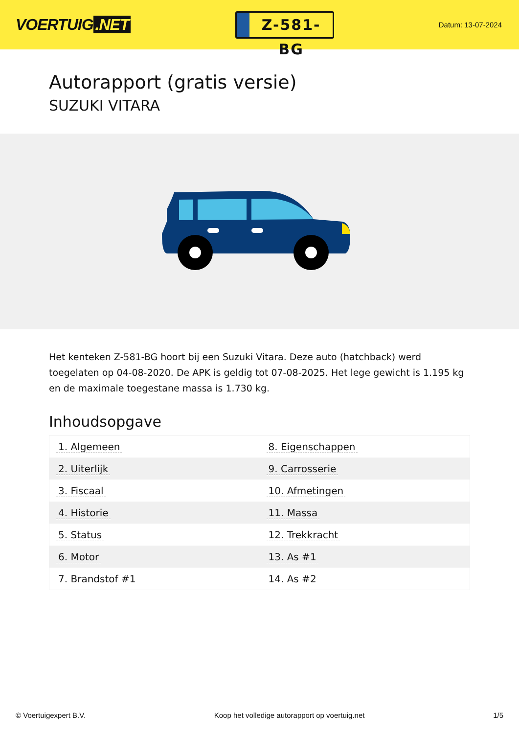VOERTUIG.NET
Z-581-BG
Datum: 13-07-2024
Autorapport (gratis versie)
SUZUKI VITARA
Het kenteken Z-581-BG hoort bij een Suzuki Vitara. Deze auto (hatchback) werd toegelaten op 04-08-2020. De APK is geldig tot 07-08-2025. Het lege gewicht is 1.195 kg en de maximale toegestane massa is 1.730 kg.
Inhoudsopgave
| 1. Algemeen | 8. Eigenschappen |
| 2. Uiterlijk | 9. Carrosserie |
| 3. Fiscaal | 10. Afmetingen |
| 4. Historie | 11. Massa |
| 5. Status | 12. Trekkracht |
| 6. Motor | 13. As #1 |
| 7. Brandstof #1 | 14. As #2 |
© Voertuigexpert B.V. Koop het volledige autorapport op voertuig.net 1/5